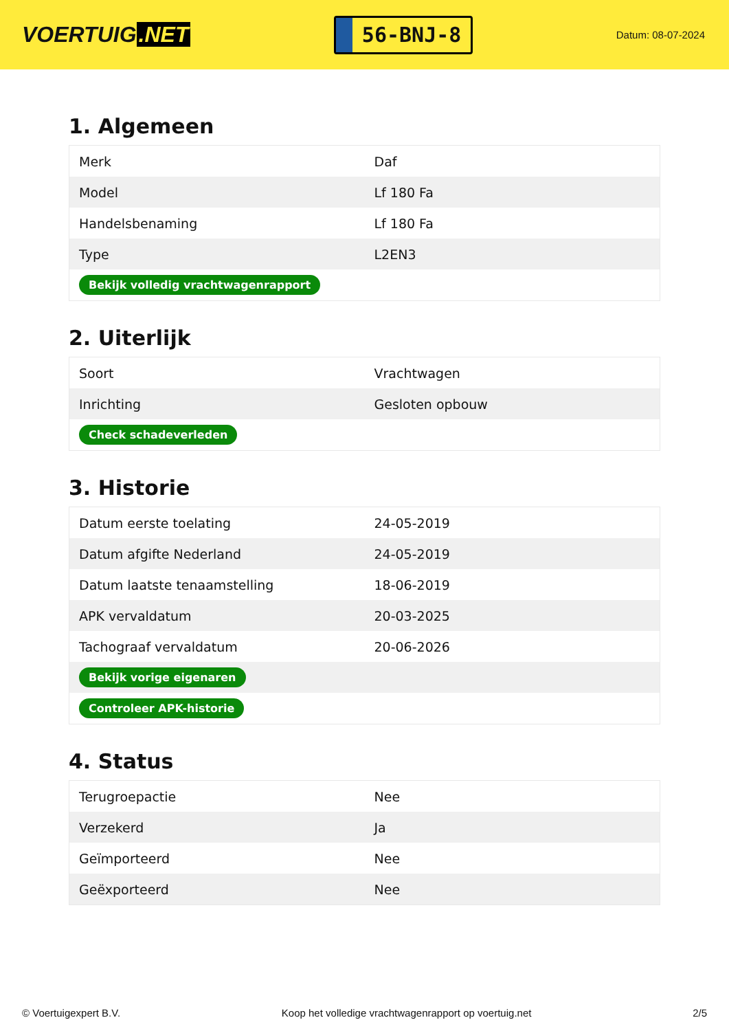VOERTUIG.NET
56-BNJ-8
Datum: 08-07-2024
1. Algemeen
| Merk | Daf |
| Model | Lf 180 Fa |
| Handelsbenaming | Lf 180 Fa |
| Type | L2EN3 |
| Bekijk volledig vrachtwagenrapport | |
2. Uiterlijk
| Soort | Vrachtwagen |
| Inrichting | Gesloten opbouw |
| Check schadeverleden | |
3. Historie
| Datum eerste toelating | 24-05-2019 |
| Datum afgifte Nederland | 24-05-2019 |
| Datum laatste tenaamstelling | 18-06-2019 |
| APK vervaldatum | 20-03-2025 |
| Tachograaf vervaldatum | 20-06-2026 |
| Bekijk vorige eigenaren | |
| Controleer APK-historie | |
4. Status
| Terugroepactie | Nee |
| Verzekerd | Ja |
| Geïmporteerd | Nee |
| Geëxporteerd | Nee |
© Voertuigexpert B.V. Koop het volledige vrachtwagenrapport op voertuig.net 2/5